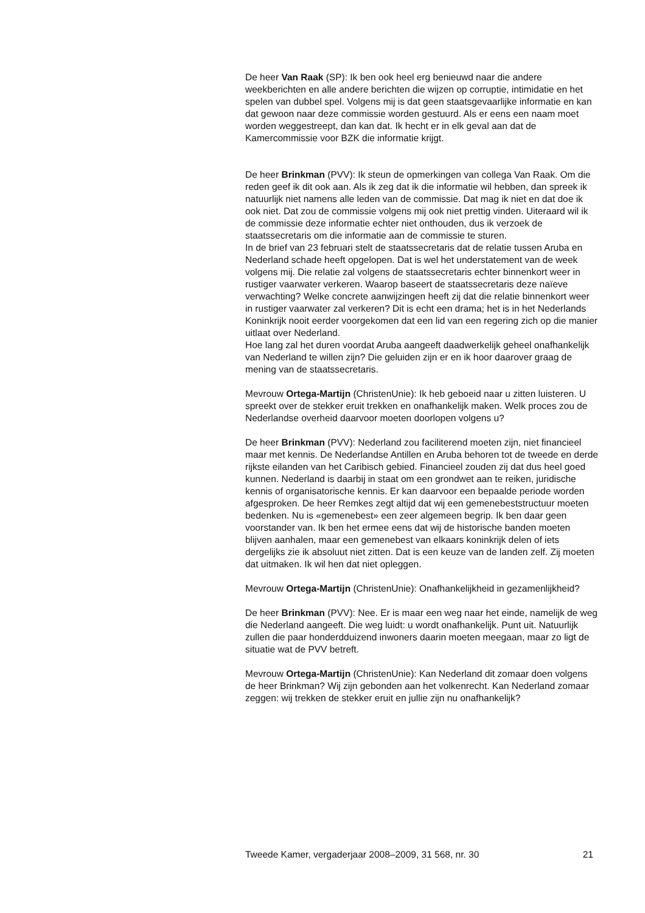De heer Van Raak (SP): Ik ben ook heel erg benieuwd naar die andere weekberichten en alle andere berichten die wijzen op corruptie, intimidatie en het spelen van dubbel spel. Volgens mij is dat geen staatsgevaarlijke informatie en kan dat gewoon naar deze commissie worden gestuurd. Als er eens een naam moet worden weggestreept, dan kan dat. Ik hecht er in elk geval aan dat de Kamercommissie voor BZK die informatie krijgt.
De heer Brinkman (PVV): Ik steun de opmerkingen van collega Van Raak. Om die reden geef ik dit ook aan. Als ik zeg dat ik die informatie wil hebben, dan spreek ik natuurlijk niet namens alle leden van de commissie. Dat mag ik niet en dat doe ik ook niet. Dat zou de commissie volgens mij ook niet prettig vinden. Uiteraard wil ik de commissie deze informatie echter niet onthouden, dus ik verzoek de staatssecretaris om die informatie aan de commissie te sturen.
In de brief van 23 februari stelt de staatssecretaris dat de relatie tussen Aruba en Nederland schade heeft opgelopen. Dat is wel het understatement van de week volgens mij. Die relatie zal volgens de staatssecretaris echter binnenkort weer in rustiger vaarwater verkeren. Waarop baseert de staatssecretaris deze naïeve verwachting? Welke concrete aanwijzingen heeft zij dat die relatie binnenkort weer in rustiger vaarwater zal verkeren? Dit is echt een drama; het is in het Nederlands Koninkrijk nooit eerder voorgekomen dat een lid van een regering zich op die manier uitlaat over Nederland.
Hoe lang zal het duren voordat Aruba aangeeft daadwerkelijk geheel onafhankelijk van Nederland te willen zijn? Die geluiden zijn er en ik hoor daarover graag de mening van de staatssecretaris.
Mevrouw Ortega-Martijn (ChristenUnie): Ik heb geboeid naar u zitten luisteren. U spreekt over de stekker eruit trekken en onafhankelijk maken. Welk proces zou de Nederlandse overheid daarvoor moeten doorlopen volgens u?
De heer Brinkman (PVV): Nederland zou faciliterend moeten zijn, niet financieel maar met kennis. De Nederlandse Antillen en Aruba behoren tot de tweede en derde rijkste eilanden van het Caribisch gebied. Financieel zouden zij dat dus heel goed kunnen. Nederland is daarbij in staat om een grondwet aan te reiken, juridische kennis of organisatorische kennis. Er kan daarvoor een bepaalde periode worden afgesproken. De heer Remkes zegt altijd dat wij een gemenebeststructuur moeten bedenken. Nu is «gemenebest» een zeer algemeen begrip. Ik ben daar geen voorstander van. Ik ben het ermee eens dat wij de historische banden moeten blijven aanhalen, maar een gemenebest van elkaars koninkrijk delen of iets dergelijks zie ik absoluut niet zitten. Dat is een keuze van de landen zelf. Zij moeten dat uitmaken. Ik wil hen dat niet opleggen.
Mevrouw Ortega-Martijn (ChristenUnie): Onafhankelijkheid in gezamenlijkheid?
De heer Brinkman (PVV): Nee. Er is maar een weg naar het einde, namelijk de weg die Nederland aangeeft. Die weg luidt: u wordt onafhankelijk. Punt uit. Natuurlijk zullen die paar honderdduizend inwoners daarin moeten meegaan, maar zo ligt de situatie wat de PVV betreft.
Mevrouw Ortega-Martijn (ChristenUnie): Kan Nederland dit zomaar doen volgens de heer Brinkman? Wij zijn gebonden aan het volkenrecht. Kan Nederland zomaar zeggen: wij trekken de stekker eruit en jullie zijn nu onafhankelijk?
Tweede Kamer, vergaderjaar 2008–2009, 31 568, nr. 30 21